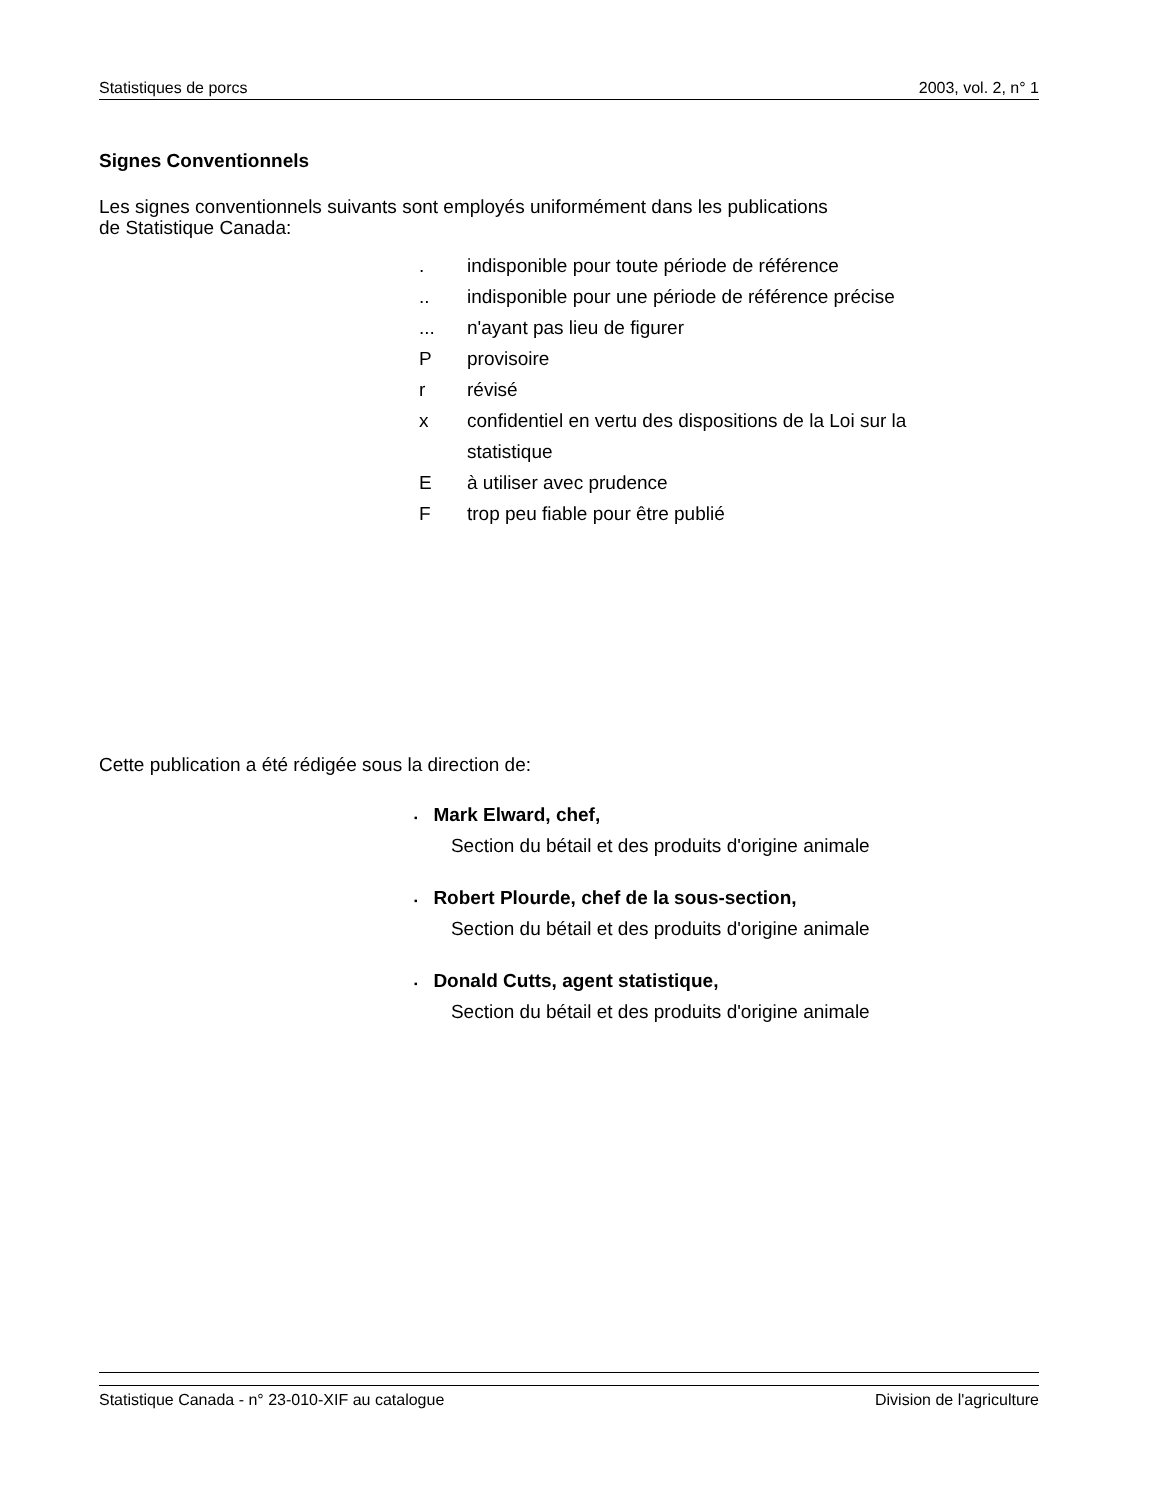Statistiques de porcs 2003, vol. 2, n° 1
Signes Conventionnels
Les signes conventionnels suivants sont employés uniformément dans les publications
de Statistique Canada:
. indisponible pour toute période de référence
.. indisponible pour une période de référence précise
... n'ayant pas lieu de figurer
Pprovisoire
r révisé
x confidentiel en vertu des dispositions de la Loi sur la
statistique
Eà utiliser avec prudence
Ftrop peu fiable pour être publié
Cette publication a été rédigée sous la direction de:
▪ Mark Elward, chef,
Section du bétail et des produits d'origine animale
▪ Robert Plourde, chef de la sous-section,
Section du bétail et des produits d'origine animale
▪ Donald Cutts, agent statistique,
Section du bétail et des produits d'origine animale
Statistique Canada - n° 23-010-XIF au catalogue Division de l'agriculture